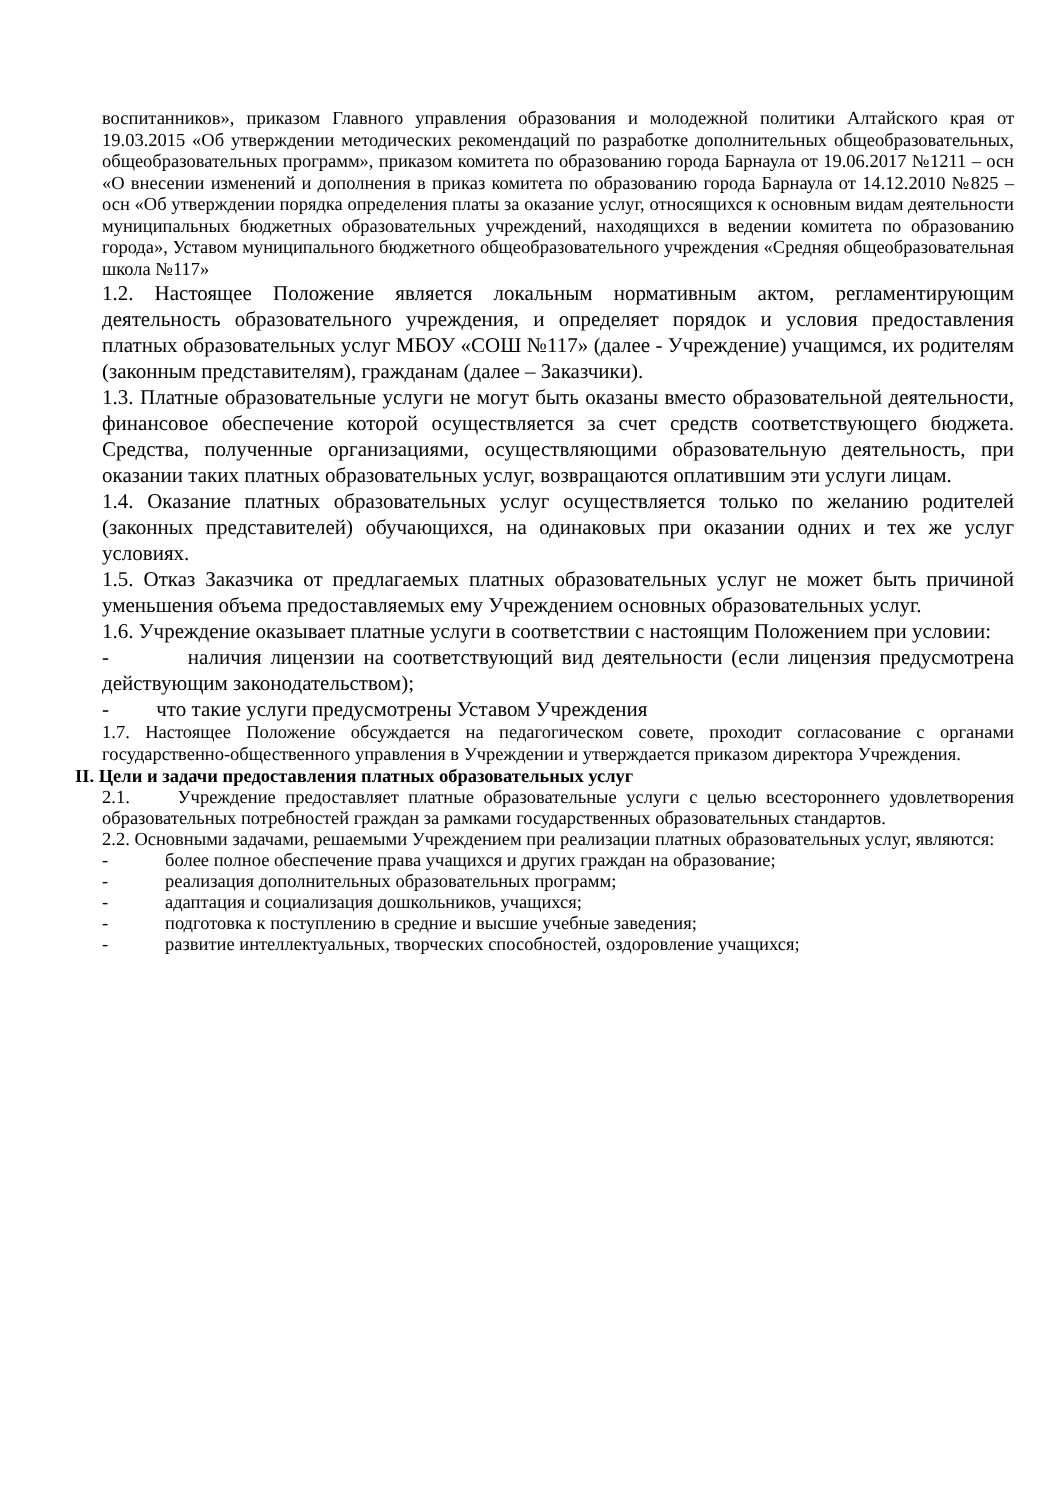воспитанников», приказом Главного управления образования и молодежной политики Алтайского края от 19.03.2015 «Об утверждении методических рекомендаций по разработке дополнительных общеобразовательных, общеобразовательных программ», приказом комитета по образованию города Барнаула от 19.06.2017 №1211 – осн «О внесении изменений и дополнения в приказ комитета по образованию города Барнаула от 14.12.2010 №825 – осн «Об утверждении порядка определения платы за оказание услуг, относящихся к основным видам деятельности муниципальных бюджетных образовательных учреждений, находящихся в ведении комитета по образованию города», Уставом муниципального бюджетного общеобразовательного учреждения «Средняя общеобразовательная школа №117»
1.2. Настоящее Положение является локальным нормативным актом, регламентирующим деятельность образовательного учреждения, и определяет порядок и условия предоставления платных образовательных услуг МБОУ «СОШ №117» (далее - Учреждение) учащимся, их родителям (законным представителям), гражданам (далее – Заказчики).
1.3. Платные образовательные услуги не могут быть оказаны вместо образовательной деятельности, финансовое обеспечение которой осуществляется за счет средств соответствующего бюджета. Средства, полученные организациями, осуществляющими образовательную деятельность, при оказании таких платных образовательных услуг, возвращаются оплатившим эти услуги лицам.
1.4. Оказание платных образовательных услуг осуществляется только по желанию родителей (законных представителей) обучающихся, на одинаковых при оказании одних и тех же услуг условиях.
1.5. Отказ Заказчика от предлагаемых платных образовательных услуг не может быть причиной уменьшения объема предоставляемых ему Учреждением основных образовательных услуг.
1.6. Учреждение оказывает платные услуги в соответствии с настоящим Положением при условии:
- наличия лицензии на соответствующий вид деятельности (если лицензия предусмотрена действующим законодательством);
- что такие услуги предусмотрены Уставом Учреждения
1.7. Настоящее Положение обсуждается на педагогическом совете, проходит согласование с органами государственно-общественного управления в Учреждении и утверждается приказом директора Учреждения.
II. Цели и задачи предоставления платных образовательных услуг
2.1. Учреждение предоставляет платные образовательные услуги с целью всестороннего удовлетворения образовательных потребностей граждан за рамками государственных образовательных стандартов.
2.2. Основными задачами, решаемыми Учреждением при реализации платных образовательных услуг, являются:
- более полное обеспечение права учащихся и других граждан на образование;
- реализация дополнительных образовательных программ;
- адаптация и социализация дошкольников, учащихся;
- подготовка к поступлению в средние и высшие учебные заведения;
- развитие интеллектуальных, творческих способностей, оздоровление учащихся;